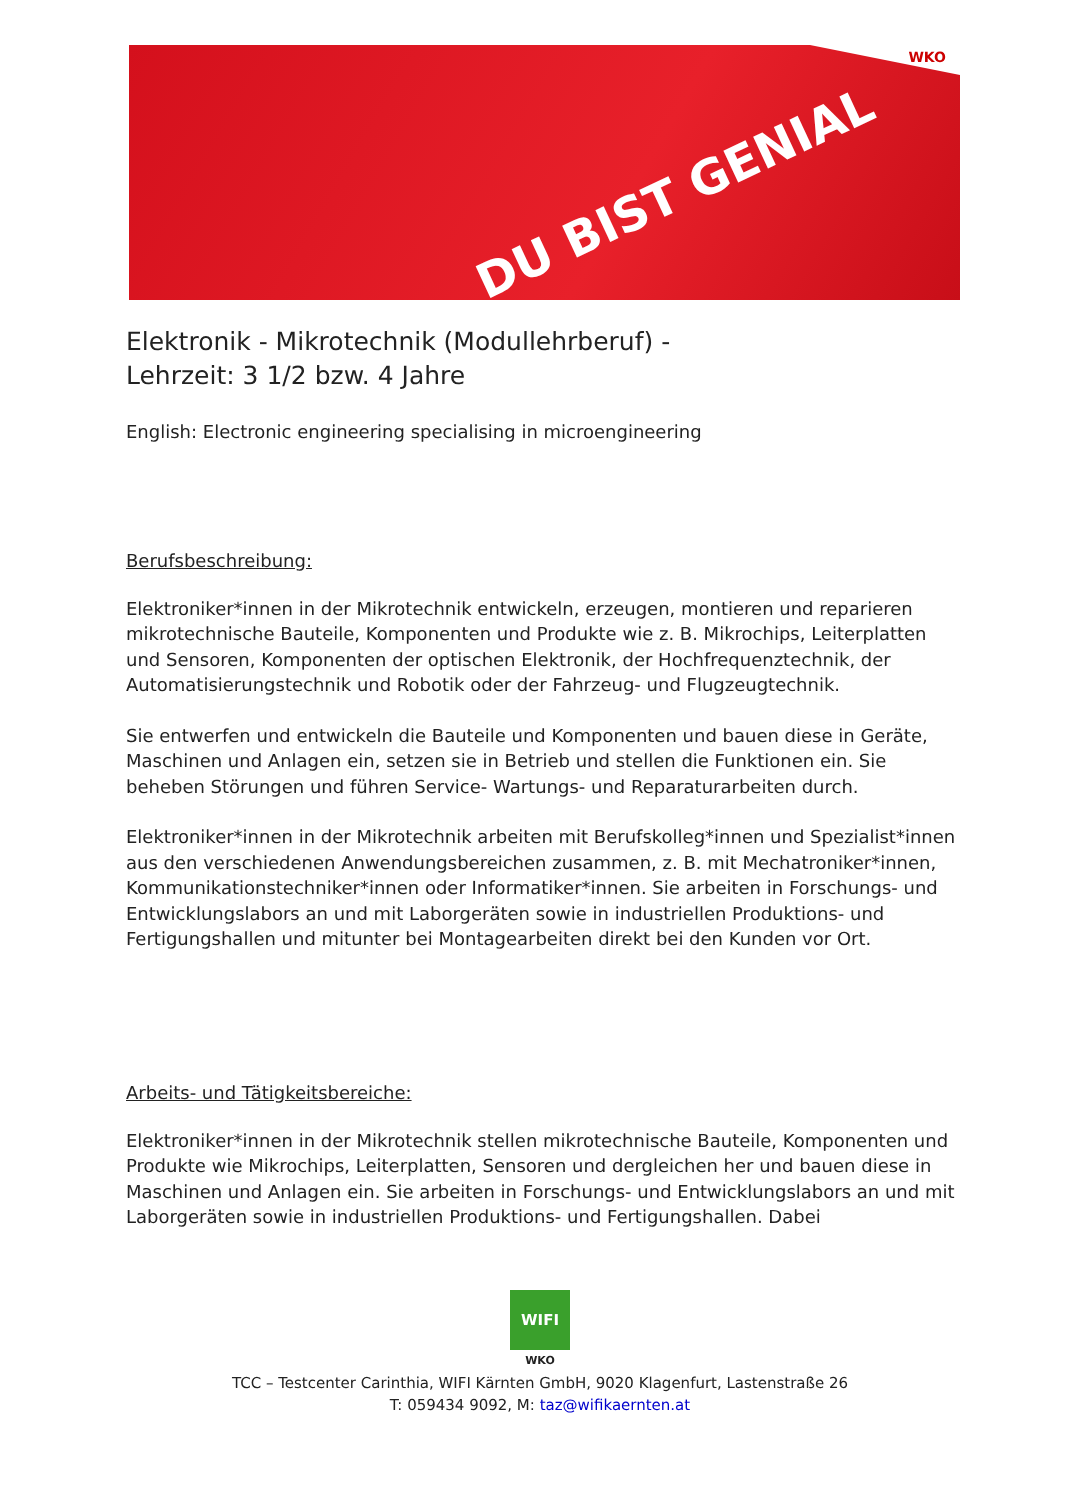WKO
DU BIST GENIAL
Elektronik - Mikrotechnik (Modullehrberuf) -
Lehrzeit: 3 1/2 bzw. 4 Jahre
English: Electronic engineering specialising in microengineering
Berufsbeschreibung:
Elektroniker*innen in der Mikrotechnik entwickeln, erzeugen, montieren und reparieren mikrotechnische Bauteile, Komponenten und Produkte wie z. B. Mikrochips, Leiterplatten und Sensoren, Komponenten der optischen Elektronik, der Hochfrequenztechnik, der Automatisierungstechnik und Robotik oder der Fahrzeug- und Flugzeugtechnik.
Sie entwerfen und entwickeln die Bauteile und Komponenten und bauen diese in Geräte, Maschinen und Anlagen ein, setzen sie in Betrieb und stellen die Funktionen ein. Sie beheben Störungen und führen Service- Wartungs- und Reparaturarbeiten durch.
Elektroniker*innen in der Mikrotechnik arbeiten mit Berufskolleg*innen und Spezialist*innen aus den verschiedenen Anwendungsbereichen zusammen, z. B. mit Mechatroniker*innen, Kommunikationstechniker*innen oder Informatiker*innen. Sie arbeiten in Forschungs- und Entwicklungslabors an und mit Laborgeräten sowie in industriellen Produktions- und Fertigungshallen und mitunter bei Montagearbeiten direkt bei den Kunden vor Ort.
Arbeits- und Tätigkeitsbereiche:
Elektroniker*innen in der Mikrotechnik stellen mikrotechnische Bauteile, Komponenten und Produkte wie Mikrochips, Leiterplatten, Sensoren und dergleichen her und bauen diese in Maschinen und Anlagen ein. Sie arbeiten in Forschungs- und Entwicklungslabors an und mit Laborgeräten sowie in industriellen Produktions- und Fertigungshallen. Dabei
WIFI
WKO
TCC – Testcenter Carinthia, WIFI Kärnten GmbH, 9020 Klagenfurt, Lastenstraße 26
T: 059434 9092, M: taz@wifikaernten.at